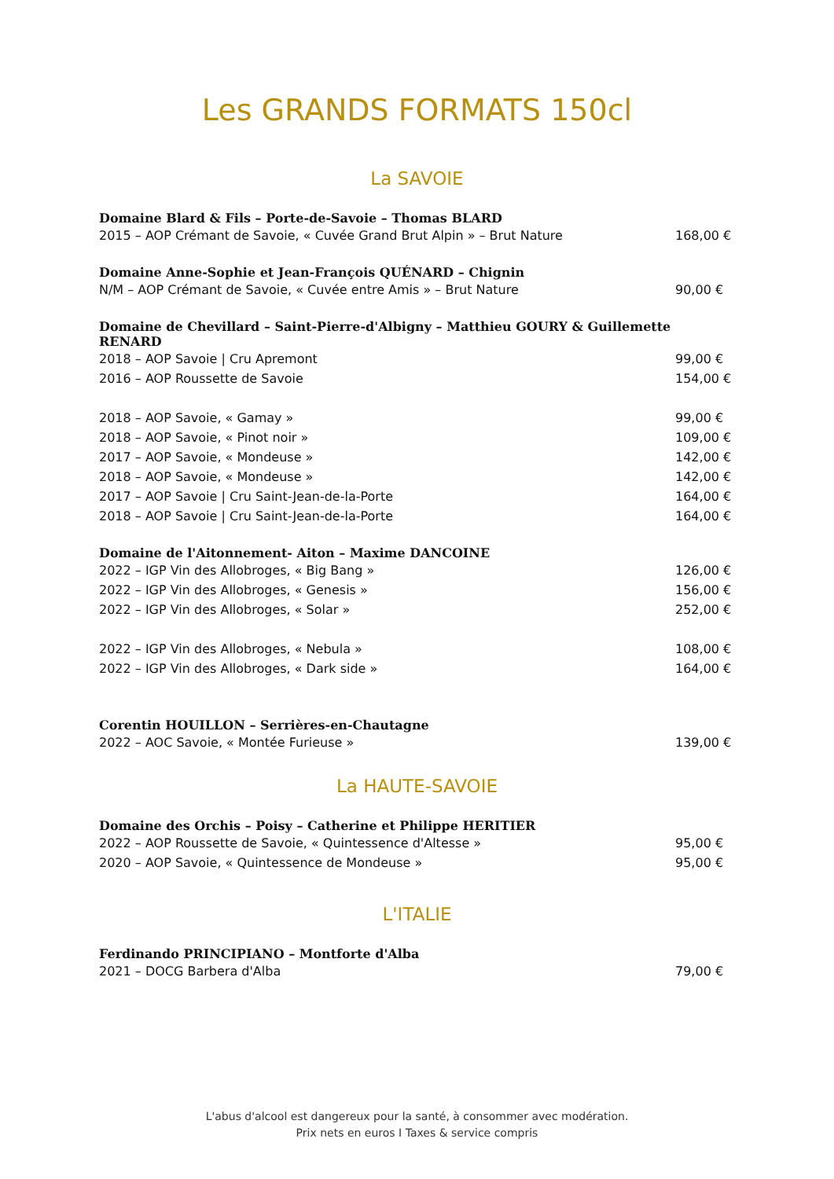Les GRANDS FORMATS 150cl
La SAVOIE
Domaine Blard & Fils – Porte-de-Savoie – Thomas BLARD
2015 – AOP Crémant de Savoie, « Cuvée Grand Brut Alpin » – Brut Nature 168,00 €
Domaine Anne-Sophie et Jean-François QUÉNARD – Chignin
N/M – AOP Crémant de Savoie, « Cuvée entre Amis » – Brut Nature 90,00 €
Domaine de Chevillard – Saint-Pierre-d'Albigny – Matthieu GOURY & Guillemette RENARD
2018 – AOP Savoie | Cru Apremont 99,00 €
2016 – AOP Roussette de Savoie 154,00 €
2018 – AOP Savoie, « Gamay » 99,00 €
2018 – AOP Savoie, « Pinot noir » 109,00 €
2017 – AOP Savoie, « Mondeuse » 142,00 €
2018 – AOP Savoie, « Mondeuse » 142,00 €
2017 – AOP Savoie | Cru Saint-Jean-de-la-Porte 164,00 €
2018 – AOP Savoie | Cru Saint-Jean-de-la-Porte 164,00 €
Domaine de l'Aitonnement- Aiton – Maxime DANCOINE
2022 – IGP Vin des Allobroges, « Big Bang » 126,00 €
2022 – IGP Vin des Allobroges, « Genesis » 156,00 €
2022 – IGP Vin des Allobroges, « Solar » 252,00 €
2022 – IGP Vin des Allobroges, « Nebula » 108,00 €
2022 – IGP Vin des Allobroges, « Dark side » 164,00 €
Corentin HOUILLON – Serrières-en-Chautagne
2022 – AOC Savoie, « Montée Furieuse » 139,00 €
La HAUTE-SAVOIE
Domaine des Orchis – Poisy – Catherine et Philippe HERITIER
2022 – AOP Roussette de Savoie, « Quintessence d'Altesse » 95,00 €
2020 – AOP Savoie, « Quintessence de Mondeuse » 95,00 €
L'ITALIE
Ferdinando PRINCIPIANO – Montforte d'Alba
2021 – DOCG Barbera d'Alba 79,00 €
L'abus d'alcool est dangereux pour la santé, à consommer avec modération.
Prix nets en euros I Taxes & service compris